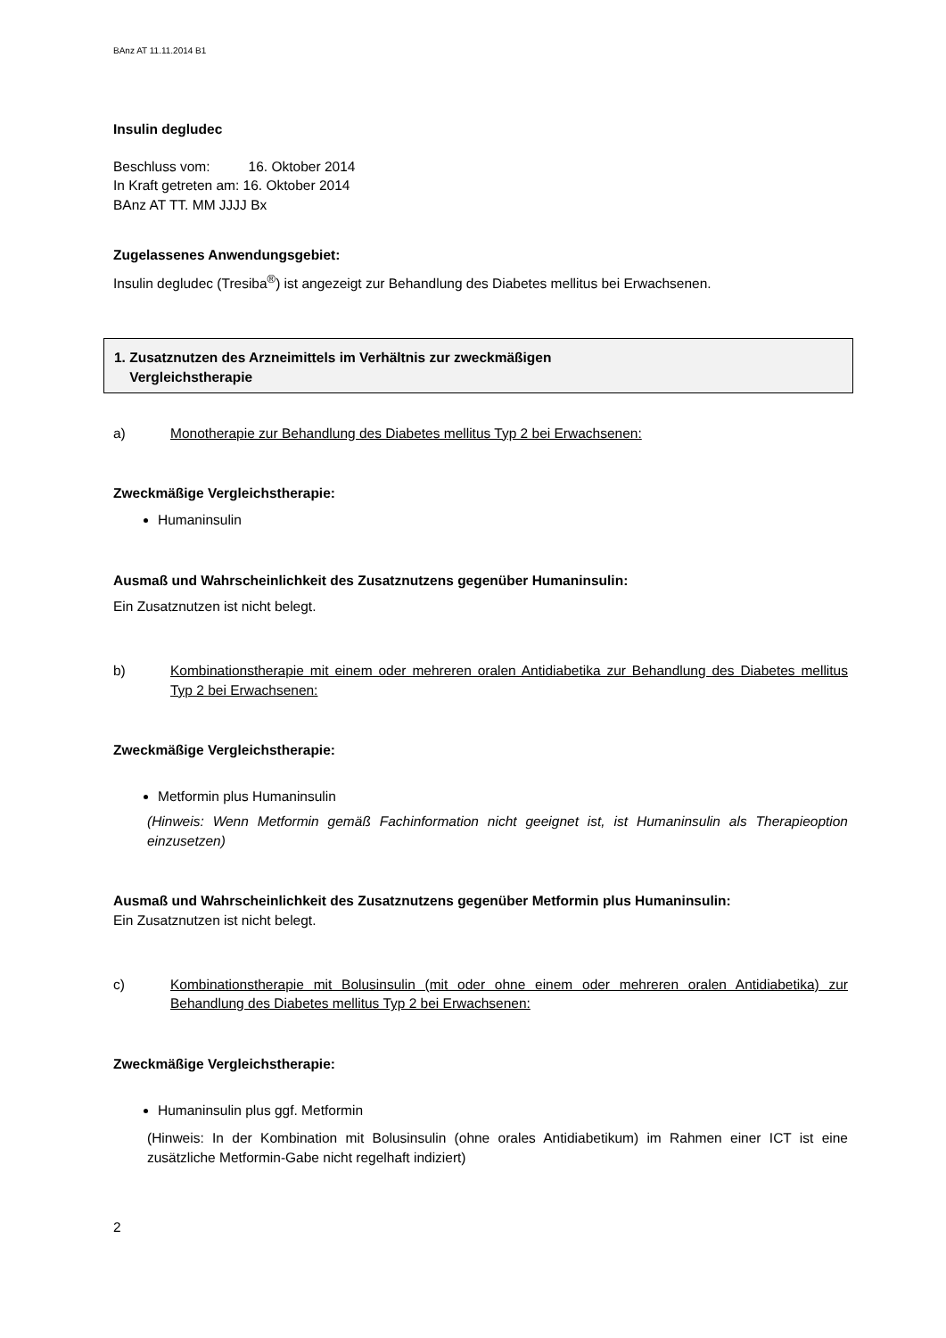BAnz AT 11.11.2014 B1
Insulin degludec
Beschluss vom: 16. Oktober 2014
In Kraft getreten am: 16. Oktober 2014
BAnz AT TT. MM JJJJ Bx
Zugelassenes Anwendungsgebiet:
Insulin degludec (Tresiba<sup>®</sup>) ist angezeigt zur Behandlung des Diabetes mellitus bei Erwachsenen.
1. Zusatznutzen des Arzneimittels im Verhältnis zur zweckmäßigen
Vergleichstherapie
a) Monotherapie zur Behandlung des Diabetes mellitus Typ 2 bei Erwachsenen:
Zweckmäßige Vergleichstherapie:
Humaninsulin
Ausmaß und Wahrscheinlichkeit des Zusatznutzens gegenüber Humaninsulin:
Ein Zusatznutzen ist nicht belegt.
b) Kombinationstherapie mit einem oder mehreren oralen Antidiabetika zur Behandlung des Diabetes mellitus Typ 2 bei Erwachsenen:
Zweckmäßige Vergleichstherapie:
Metformin plus Humaninsulin
(Hinweis: Wenn Metformin gemäß Fachinformation nicht geeignet ist, ist Humaninsulin als Therapieoption einzusetzen)
Ausmaß und Wahrscheinlichkeit des Zusatznutzens gegenüber Metformin plus Humaninsulin:
Ein Zusatznutzen ist nicht belegt.
c) Kombinationstherapie mit Bolusinsulin (mit oder ohne einem oder mehreren oralen Antidiabetika) zur Behandlung des Diabetes mellitus Typ 2 bei Erwachsenen:
Zweckmäßige Vergleichstherapie:
Humaninsulin plus ggf. Metformin
(Hinweis: In der Kombination mit Bolusinsulin (ohne orales Antidiabetikum) im Rahmen einer ICT ist eine zusätzliche Metformin-Gabe nicht regelhaft indiziert)
2